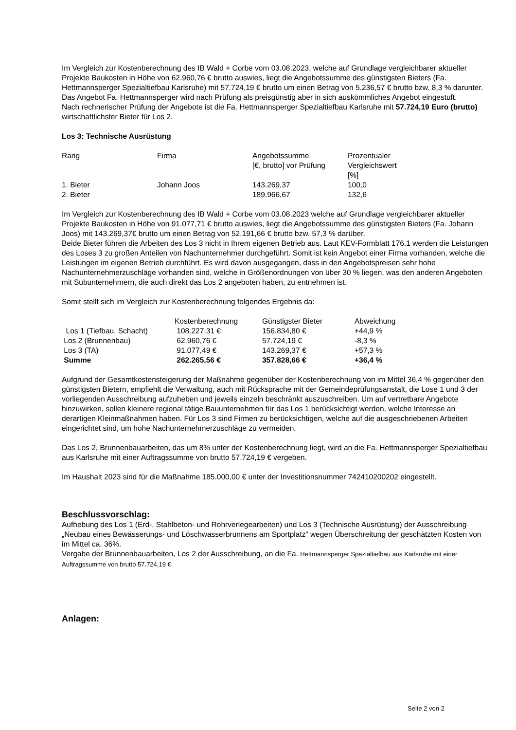Im Vergleich zur Kostenberechnung des IB Wald + Corbe vom 03.08.2023, welche auf Grundlage vergleichbarer aktueller Projekte Baukosten in Höhe von 62.960,76 € brutto auswies, liegt die Angebotssumme des günstigsten Bieters (Fa. Hettmannsperger Spezialtiefbau Karlsruhe) mit 57.724,19 € brutto um einen Betrag von 5.236,57 € brutto bzw. 8,3 % darunter.
Das Angebot Fa. Hettmannsperger wird nach Prüfung als preisgünstig aber in sich auskömmliches Angebot eingestuft.
Nach rechnerischer Prüfung der Angebote ist die Fa. Hettmannsperger Spezialtiefbau Karlsruhe mit 57.724,19 Euro (brutto) wirtschaftlichster Bieter für Los 2.
Los 3: Technische Ausrüstung
| Rang | Firma | Angebotssumme [€, brutto] vor Prüfung | Prozentualer Vergleichswert [%] |
| --- | --- | --- | --- |
| 1. Bieter | Johann Joos | 143.269,37 | 100,0 |
| 2. Bieter | | 189.966,67 | 132,6 |
Im Vergleich zur Kostenberechnung des IB Wald + Corbe vom 03.08.2023 welche auf Grundlage vergleichbarer aktueller Projekte Baukosten in Höhe von 91.077,71 € brutto auswies, liegt die Angebotssumme des günstigsten Bieters (Fa. Johann Joos) mit 143.269,37€ brutto um einen Betrag von 52.191,66 € brutto bzw. 57,3 % darüber.
Beide Bieter führen die Arbeiten des Los 3 nicht in Ihrem eigenen Betrieb aus. Laut KEV-Formblatt 176.1 werden die Leistungen des Loses 3 zu großen Anteilen von Nachunternehmer durchgeführt. Somit ist kein Angebot einer Firma vorhanden, welche die Leistungen im eigenen Betrieb durchführt. Es wird davon ausgegangen, dass in den Angebotspreisen sehr hohe Nachunternehmerzuschläge vorhanden sind, welche in Größenordnungen von über 30 % liegen, was den anderen Angeboten mit Subunternehmern, die auch direkt das Los 2 angeboten haben, zu entnehmen ist.
Somit stellt sich im Vergleich zur Kostenberechnung folgendes Ergebnis da:
| | Kostenberechnung | Günstigster Bieter | Abweichung |
| --- | --- | --- | --- |
| Los 1 (Tiefbau, Schacht) | 108.227,31 € | 156.834,80 € | +44,9 % |
| Los 2 (Brunnenbau) | 62.960,76 € | 57.724,19 € | -8,3 % |
| Los 3 (TA) | 91.077,49 € | 143.269,37 € | +57,3 % |
| Summe | 262.265,56 € | 357.828,66 € | +36,4 % |
Aufgrund der Gesamtkostensteigerung der Maßnahme gegenüber der Kostenberechnung von im Mittel 36,4 % gegenüber den günstigsten Bietern, empfiehlt die Verwaltung, auch mit Rücksprache mit der Gemeindeprüfungsanstalt, die Lose 1 und 3 der vorliegenden Ausschreibung aufzuheben und jeweils einzeln beschränkt auszuschreiben. Um auf vertretbare Angebote hinzuwirken, sollen kleinere regional tätige Bauunternehmen für das Los 1 berücksichtigt werden, welche Interesse an derartigen Kleinmaßnahmen haben. Für Los 3 sind Firmen zu berücksichtigen, welche auf die ausgeschriebenen Arbeiten eingerichtet sind, um hohe Nachunternehmerzuschläge zu vermeiden.
Das Los 2, Brunnenbauarbeiten, das um 8% unter der Kostenberechnung liegt, wird an die Fa. Hettmannsperger Spezialtiefbau aus Karlsruhe mit einer Auftragssumme von brutto 57.724,19 € vergeben.
Im Haushalt 2023 sind für die Maßnahme 185.000,00 € unter der Investitionsnummer 742410200202 eingestellt.
Beschlussvorschlag:
Aufhebung des Los 1 (Erd-, Stahlbeton- und Rohrverlegearbeiten) und Los 3 (Technische Ausrüstung) der Ausschreibung „Neubau eines Bewässerungs- und Löschwasserbrunnens am Sportplatz“ wegen Überschreitung der geschätzten Kosten von im Mittel ca. 36%.
Vergabe der Brunnenbauarbeiten, Los 2 der Ausschreibung, an die Fa. Hettmannsperger Spezialtiefbau aus Karlsruhe mit einer Auftragssumme von brutto 57.724,19 €.
Anlagen:
Seite 2 von 2